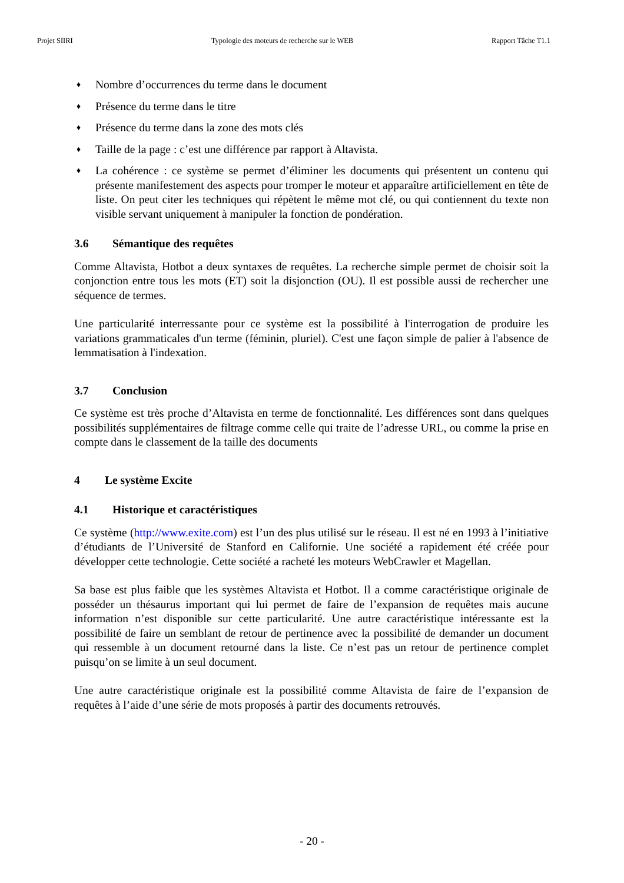Projet SIIRI Typologie des moteurs de recherche sur le WEB Rapport Tâche T1.1
♦ Nombre d’occurrences du terme dans le document
♦ Présence du terme dans le titre
♦ Présence du terme dans la zone des mots clés
♦ Taille de la page : c’est une différence par rapport à Altavista.
♦ La cohérence : ce système se permet d’éliminer les documents qui présentent un contenu qui présente manifestement des aspects pour tromper le moteur et apparaître artificiellement en tête de liste. On peut citer les techniques qui répètent le même mot clé, ou qui contiennent du texte non visible servant uniquement à manipuler la fonction de pondération.
3.6 Sémantique des requêtes
Comme Altavista, Hotbot a deux syntaxes de requêtes. La recherche simple permet de choisir soit la conjonction entre tous les mots (ET) soit la disjonction (OU). Il est possible aussi de rechercher une séquence de termes.
Une particularité interressante pour ce système est la possibilité à l'interrogation de produire les variations grammaticales d'un terme (féminin, pluriel). C'est une façon simple de palier à l'absence de lemmatisation à l'indexation.
3.7 Conclusion
Ce système est très proche d’Altavista en terme de fonctionnalité. Les différences sont dans quelques possibilités supplémentaires de filtrage comme celle qui traite de l’adresse URL, ou comme la prise en compte dans le classement de la taille des documents
4 Le système Excite
4.1 Historique et caractéristiques
Ce système (http://www.exite.com) est l’un des plus utilisé sur le réseau. Il est né en 1993 à l’initiative d’étudiants de l’Université de Stanford en Californie. Une société a rapidement été créée pour développer cette technologie. Cette société a racheté les moteurs WebCrawler et Magellan.
Sa base est plus faible que les systèmes Altavista et Hotbot. Il a comme caractéristique originale de posséder un thésaurus important qui lui permet de faire de l’expansion de requêtes mais aucune information n’est disponible sur cette particularité. Une autre caractéristique intéressante est la possibilité de faire un semblant de retour de pertinence avec la possibilité de demander un document qui ressemble à un document retourné dans la liste. Ce n’est pas un retour de pertinence complet puisqu’on se limite à un seul document.
Une autre caractéristique originale est la possibilité comme Altavista de faire de l’expansion de requêtes à l’aide d’une série de mots proposés à partir des documents retrouvés.
- 20 -